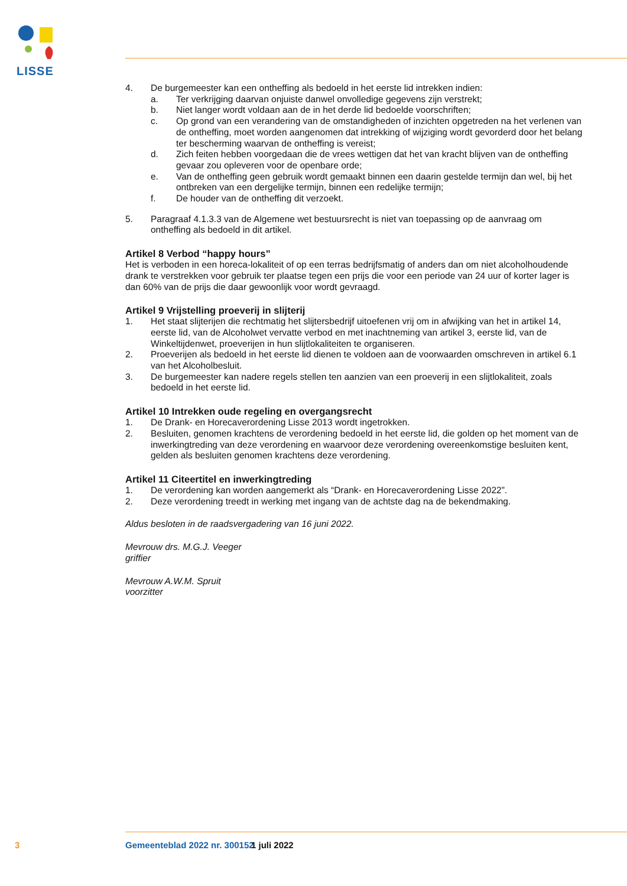LISSE
4. De burgemeester kan een ontheffing als bedoeld in het eerste lid intrekken indien:
a. Ter verkrijging daarvan onjuiste danwel onvolledige gegevens zijn verstrekt;
b. Niet langer wordt voldaan aan de in het derde lid bedoelde voorschriften;
c. Op grond van een verandering van de omstandigheden of inzichten opgetreden na het verlenen van de ontheffing, moet worden aangenomen dat intrekking of wijziging wordt gevorderd door het belang ter bescherming waarvan de ontheffing is vereist;
d. Zich feiten hebben voorgedaan die de vrees wettigen dat het van kracht blijven van de ontheffing gevaar zou opleveren voor de openbare orde;
e. Van de ontheffing geen gebruik wordt gemaakt binnen een daarin gestelde termijn dan wel, bij het ontbreken van een dergelijke termijn, binnen een redelijke termijn;
f. De houder van de ontheffing dit verzoekt.
5. Paragraaf 4.1.3.3 van de Algemene wet bestuursrecht is niet van toepassing op de aanvraag om ontheffing als bedoeld in dit artikel.
Artikel 8 Verbod “happy hours”
Het is verboden in een horeca-lokaliteit of op een terras bedrijfsmatig of anders dan om niet alcoholhoudende drank te verstrekken voor gebruik ter plaatse tegen een prijs die voor een periode van 24 uur of korter lager is dan 60% van de prijs die daar gewoonlijk voor wordt gevraagd.
Artikel 9 Vrijstelling proeverij in slijterij
1. Het staat slijterijen die rechtmatig het slijtersbedrijf uitoefenen vrij om in afwijking van het in artikel 14, eerste lid, van de Alcoholwet vervatte verbod en met inachtneming van artikel 3, eerste lid, van de Winkeltijdenwet, proeverijen in hun slijtlokaliteiten te organiseren.
2. Proeverijen als bedoeld in het eerste lid dienen te voldoen aan de voorwaarden omschreven in artikel 6.1 van het Alcoholbesluit.
3. De burgemeester kan nadere regels stellen ten aanzien van een proeverij in een slijtlokaliteit, zoals bedoeld in het eerste lid.
Artikel 10 Intrekken oude regeling en overgangsrecht
1. De Drank- en Horecaverordening Lisse 2013 wordt ingetrokken.
2. Besluiten, genomen krachtens de verordening bedoeld in het eerste lid, die golden op het moment van de inwerkingtreding van deze verordening en waarvoor deze verordening overeenkomstige besluiten kent, gelden als besluiten genomen krachtens deze verordening.
Artikel 11 Citeertitel en inwerkingtreding
1. De verordening kan worden aangemerkt als “Drank- en Horecaverordening Lisse 2022”.
2. Deze verordening treedt in werking met ingang van de achtste dag na de bekendmaking.
Aldus besloten in de raadsvergadering van 16 juni 2022.
Mevrouw drs. M.G.J. Veeger
griffier
Mevrouw A.W.M. Spruit
voorzitter
3 Gemeenteblad 2022 nr. 300152 1 juli 2022